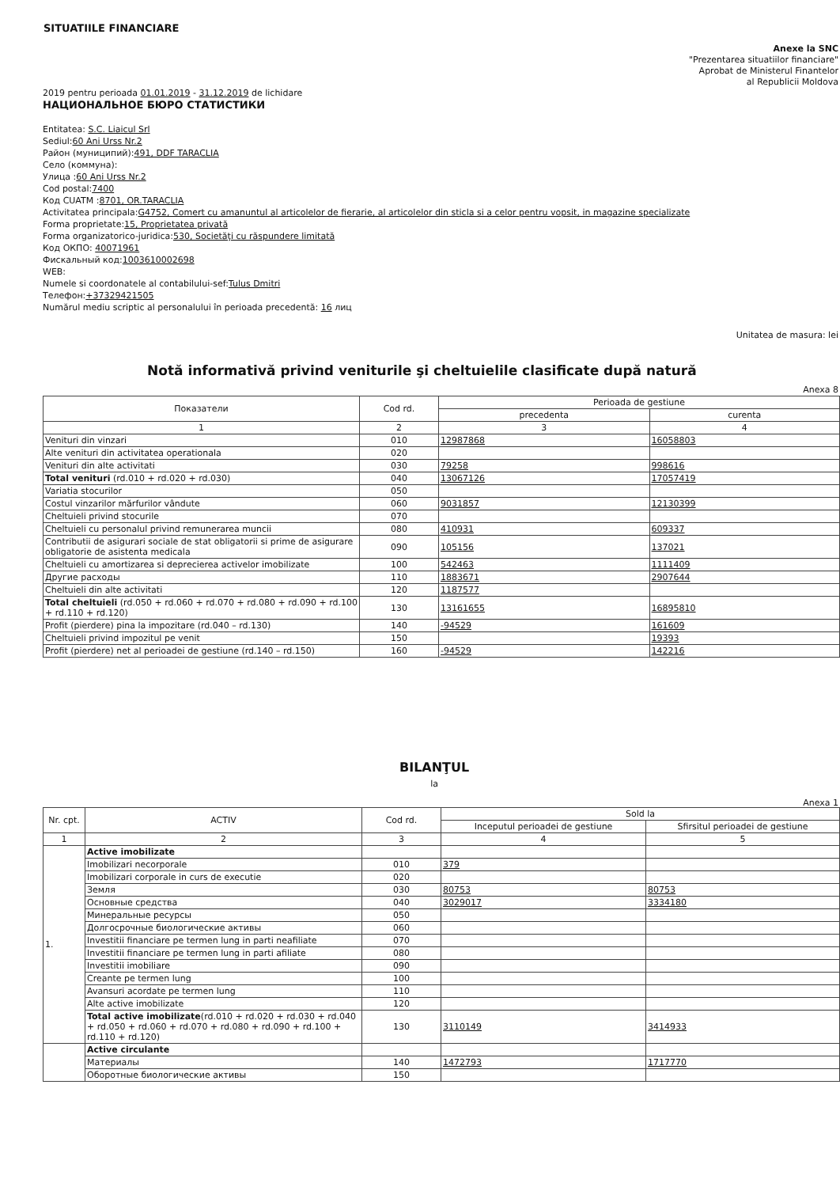SITUATIILE FINANCIARE
Anexe la SNC
"Prezentarea situatiilor financiare"
Aprobat de Ministerul Finantelor
al Republicii Moldova
2019 pentru perioada 01.01.2019 - 31.12.2019 de lichidare
НАЦИОНАЛЬНОЕ БЮРО СТАТИСТИКИ
Entitatea: S.C. Liaicul Srl
Sediul:60 Ani Urss Nr.2
Район (муниципий):491, DDF TARACLIA
Село (коммуна):
Улица :60 Ani Urss Nr.2
Cod postal:7400
Код CUATM :8701, OR.TARACLIA
Activitatea principala:G4752, Comert cu amanuntul al articolelor de fierarie, al articolelor din sticla si a celor pentru vopsit, in magazine specializate
Forma proprietate:15, Proprietatea privată
Forma organizatorico-juridica:530, Societăţi cu răspundere limitată
Код ОКПО: 40071961
Фискальный код:1003610002698
WEB:
Numele si coordonatele al contabilului-sef:Tulus Dmitri
Телефон:+37329421505
Numărul mediu scriptic al personalului în perioada precedentă: 16 лиц
Unitatea de masura: lei
Notă informativă privind veniturile şi cheltuielile clasificate după natură
Anexa 8
| Показатели | Cod rd. | Perioada de gestiune | |
| | | precedenta | curenta |
| 1 | 2 | 3 | 4 |
| Venituri din vinzari | 010 | 12987868 | 16058803 |
| Alte venituri din activitatea operationala | 020 | | |
| Venituri din alte activitati | 030 | 79258 | 998616 |
| Total venituri (rd.010 + rd.020 + rd.030) | 040 | 13067126 | 17057419 |
| Variatia stocurilor | 050 | | |
| Costul vinzarilor mărfurilor vândute | 060 | 9031857 | 12130399 |
| Cheltuieli privind stocurile | 070 | | |
| Cheltuieli cu personalul privind remunerarea muncii | 080 | 410931 | 609337 |
| Contributii de asigurari sociale de stat obligatorii si prime de asigurare obligatorie de asistenta medicala | 090 | 105156 | 137021 |
| Cheltuieli cu amortizarea si deprecierea activelor imobilizate | 100 | 542463 | 1111409 |
| Другие расходы | 110 | 1883671 | 2907644 |
| Cheltuieli din alte activitati | 120 | 1187577 | |
| Total cheltuieli (rd.050 + rd.060 + rd.070 + rd.080 + rd.090 + rd.100 + rd.110 + rd.120) | 130 | 13161655 | 16895810 |
| Profit (pierdere) pina la impozitare (rd.040 – rd.130) | 140 | -94529 | 161609 |
| Cheltuieli privind impozitul pe venit | 150 | | 19393 |
| Profit (pierdere) net al perioadei de gestiune (rd.140 – rd.150) | 160 | -94529 | 142216 |
BILANŢUL
la
Anexa 1
| Nr. cpt. | ACTIV | Cod rd. | Sold la | |
| | | | Inceputul perioadei de gestiune | Sfirsitul perioadei de gestiune |
| 1 | 2 | 3 | 4 | 5 |
| 1. | Active imobilizate | | | |
| | Imobilizari necorporale | 010 | 379 | |
| | Imobilizari corporale in curs de executie | 020 | | |
| | Земля | 030 | 80753 | 80753 |
| | Основные средства | 040 | 3029017 | 3334180 |
| | Минеральные ресурсы | 050 | | |
| | Долгосрочные биологические активы | 060 | | |
| | Investitii financiare pe termen lung in parti neafiliate | 070 | | |
| | Investitii financiare pe termen lung in parti afiliate | 080 | | |
| | Investitii imobiliare | 090 | | |
| | Creante pe termen lung | 100 | | |
| | Avansuri acordate pe termen lung | 110 | | |
| | Alte active imobilizate | 120 | | |
| | Total active imobilizate (rd.010 + rd.020 + rd.030 + rd.040 + rd.050 + rd.060 + rd.070 + rd.080 + rd.090 + rd.100 + rd.110 + rd.120) | 130 | 3110149 | 3414933 |
| | Active circulante | | | |
| | Материалы | 140 | 1472793 | 1717770 |
| | Оборотные биологические активы | 150 | | |